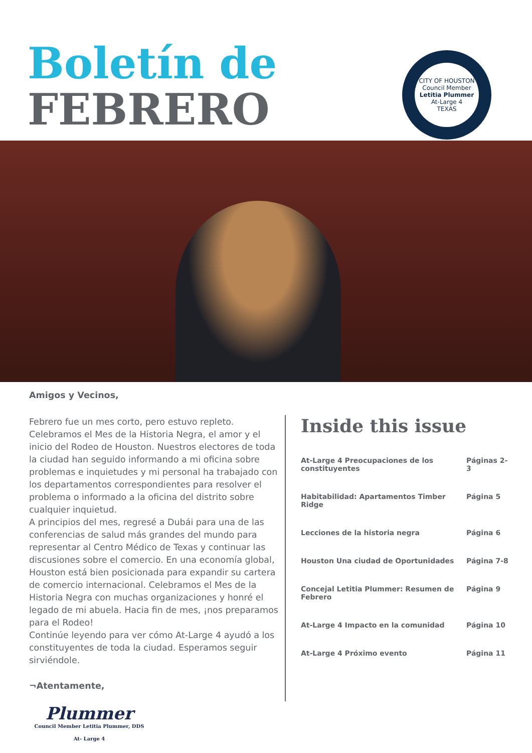Boletín de
FEBRERO
CITY OF HOUSTON
Council Member
Letitia Plummer
At-Large 4
TEXAS
Amigos y Vecinos,
Febrero fue un mes corto, pero estuvo repleto. Celebramos el Mes de la Historia Negra, el amor y el inicio del Rodeo de Houston. Nuestros electores de toda la ciudad han seguido informando a mi oficina sobre problemas e inquietudes y mi personal ha trabajado con los departamentos correspondientes para resolver el problema o informado a la oficina del distrito sobre cualquier inquietud.
A principios del mes, regresé a Dubái para una de las conferencias de salud más grandes del mundo para representar al Centro Médico de Texas y continuar las discusiones sobre el comercio. En una economía global, Houston está bien posicionada para expandir su cartera de comercio internacional. Celebramos el Mes de la Historia Negra con muchas organizaciones y honré el legado de mi abuela. Hacia fin de mes, ¡nos preparamos para el Rodeo!
Continúe leyendo para ver cómo At-Large 4 ayudó a los constituyentes de toda la ciudad. Esperamos seguir sirviéndole.
¬Atentamente,
Plummer
Council Member Letitia Plummer, DDS
At- Large 4
Inside this issue
| At-Large 4 Preocupaciones de los constituyentes | Páginas 2-3 |
| Habitabilidad: Apartamentos Timber Ridge | Página 5 |
| Lecciones de la historia negra | Página 6 |
| Houston Una ciudad de Oportunidades | Página 7-8 |
| Concejal Letitia Plummer: Resumen de Febrero | Página 9 |
| At-Large 4 Impacto en la comunidad | Página 10 |
| At-Large 4 Próximo evento | Página 11 |